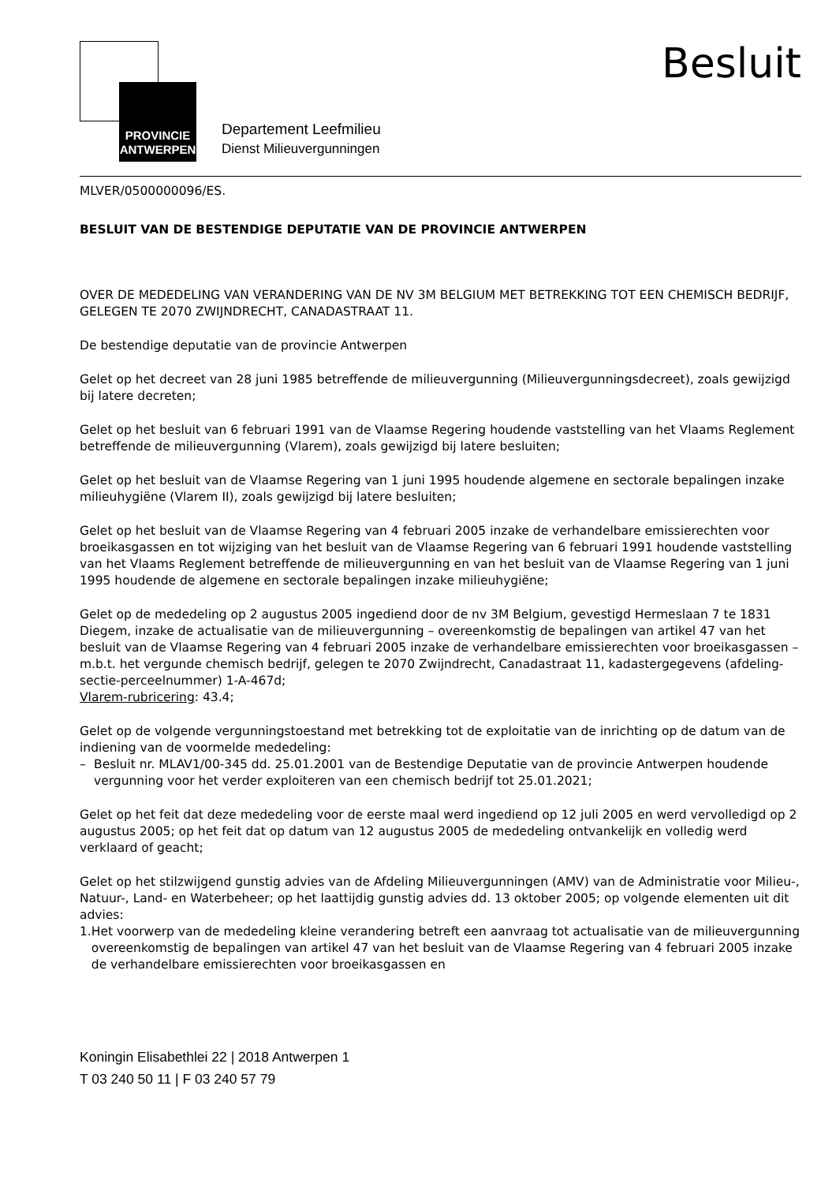PROVINCIE
ANTWERPEN
Departement Leefmilieu
Dienst Milieuvergunningen
Besluit
MLVER/0500000096/ES.
BESLUIT VAN DE BESTENDIGE DEPUTATIE VAN DE PROVINCIE ANTWERPEN
OVER DE MEDEDELING VAN VERANDERING VAN DE NV 3M BELGIUM MET BETREKKING TOT EEN CHEMISCH BEDRIJF, GELEGEN TE 2070 ZWIJNDRECHT, CANADASTRAAT 11.
De bestendige deputatie van de provincie Antwerpen
Gelet op het decreet van 28 juni 1985 betreffende de milieuvergunning (Milieuvergunningsdecreet), zoals gewijzigd bij latere decreten;
Gelet op het besluit van 6 februari 1991 van de Vlaamse Regering houdende vaststelling van het Vlaams Reglement betreffende de milieuvergunning (Vlarem), zoals gewijzigd bij latere besluiten;
Gelet op het besluit van de Vlaamse Regering van 1 juni 1995 houdende algemene en sectorale bepalingen inzake milieuhygiëne (Vlarem II), zoals gewijzigd bij latere besluiten;
Gelet op het besluit van de Vlaamse Regering van 4 februari 2005 inzake de verhandelbare emissierechten voor broeikasgassen en tot wijziging van het besluit van de Vlaamse Regering van 6 februari 1991 houdende vaststelling van het Vlaams Reglement betreffende de milieuvergunning en van het besluit van de Vlaamse Regering van 1 juni 1995 houdende de algemene en sectorale bepalingen inzake milieuhygiëne;
Gelet op de mededeling op 2 augustus 2005 ingediend door de nv 3M Belgium, gevestigd Hermeslaan 7 te 1831 Diegem, inzake de actualisatie van de milieuvergunning – overeenkomstig de bepalingen van artikel 47 van het besluit van de Vlaamse Regering van 4 februari 2005 inzake de verhandelbare emissierechten voor broeikasgassen – m.b.t. het vergunde chemisch bedrijf, gelegen te 2070 Zwijndrecht, Canadastraat 11, kadastergegevens (afdeling-sectie-perceelnummer) 1-A-467d;
Vlarem-rubricering: 43.4;
Gelet op de volgende vergunningstoestand met betrekking tot de exploitatie van de inrichting op de datum van de indiening van de voormelde mededeling:
– Besluit nr. MLAV1/00-345 dd. 25.01.2001 van de Bestendige Deputatie van de provincie Antwerpen houdende vergunning voor het verder exploiteren van een chemisch bedrijf tot 25.01.2021;
Gelet op het feit dat deze mededeling voor de eerste maal werd ingediend op 12 juli 2005 en werd vervolledigd op 2 augustus 2005; op het feit dat op datum van 12 augustus 2005 de mededeling ontvankelijk en volledig werd verklaard of geacht;
Gelet op het stilzwijgend gunstig advies van de Afdeling Milieuvergunningen (AMV) van de Administratie voor Milieu-, Natuur-, Land- en Waterbeheer; op het laattijdig gunstig advies dd. 13 oktober 2005; op volgende elementen uit dit advies:
1. Het voorwerp van de mededeling kleine verandering betreft een aanvraag tot actualisatie van de milieuvergunning overeenkomstig de bepalingen van artikel 47 van het besluit van de Vlaamse Regering van 4 februari 2005 inzake de verhandelbare emissierechten voor broeikasgassen en
Koningin Elisabethlei 22 | 2018 Antwerpen 1
T 03 240 50 11 | F 03 240 57 79